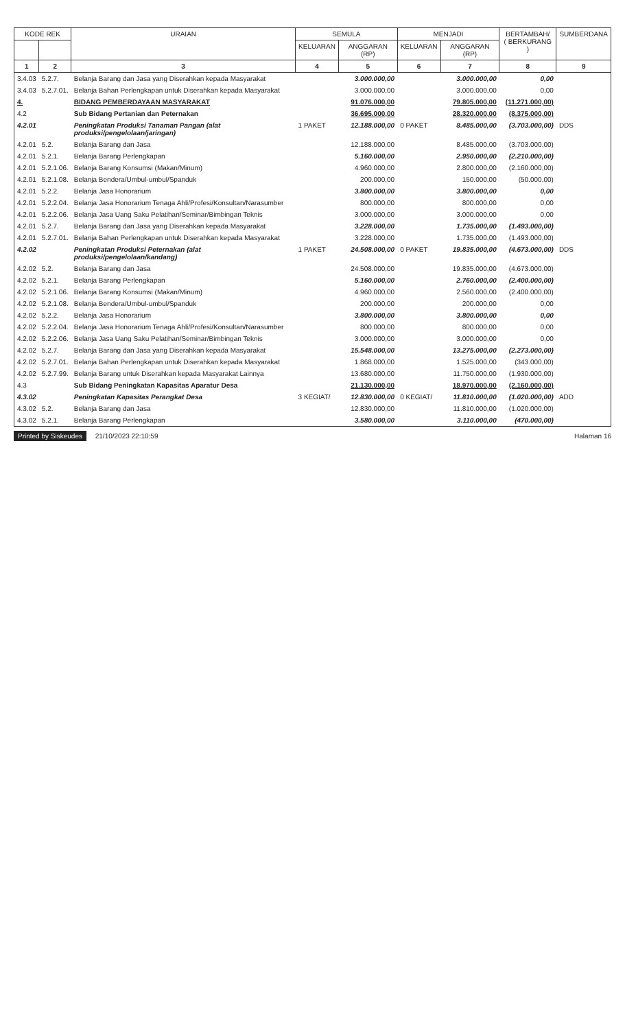| KODE REK | | URAIAN | SEMULA | | MENJADI | | BERTAMBAH/ ( BERKURANG ) | SUMBERDANA |
| --- | --- | --- | --- | --- | --- | --- | --- | --- |
| | | | KELUARAN | ANGGARAN (RP) | KELUARAN | ANGGARAN (RP) | | |
| 1 | 2 | 3 | 4 | 5 | 6 | 7 | 8 | 9 |
| 3.4.03 | 5.2.7. | Belanja Barang dan Jasa yang Diserahkan kepada Masyarakat | | 3.000.000,00 | | 3.000.000,00 | 0,00 | |
| 3.4.03 | 5.2.7.01. | Belanja Bahan Perlengkapan untuk Diserahkan kepada Masyarakat | | 3.000.000,00 | | 3.000.000,00 | 0,00 | |
| 4. | | BIDANG PEMBERDAYAAN MASYARAKAT | | 91.076.000,00 | | 79.805.000,00 | (11.271.000,00) | |
| 4.2 | | Sub Bidang Pertanian dan Peternakan | | 36.695.000,00 | | 28.320.000,00 | (8.375.000,00) | |
| 4.2.01 | | Peningkatan Produksi Tanaman Pangan (alat produksi/pengelolaan/jaringan) | 1 PAKET | 12.188.000,00 | 0 PAKET | 8.485.000,00 | (3.703.000,00) | DDS |
| 4.2.01 | 5.2. | Belanja Barang dan Jasa | | 12.188.000,00 | | 8.485.000,00 | (3.703.000,00) | |
| 4.2.01 | 5.2.1. | Belanja Barang Perlengkapan | | 5.160.000,00 | | 2.950.000,00 | (2.210.000,00) | |
| 4.2.01 | 5.2.1.06. | Belanja Barang Konsumsi (Makan/Minum) | | 4.960.000,00 | | 2.800.000,00 | (2.160.000,00) | |
| 4.2.01 | 5.2.1.08. | Belanja Bendera/Umbul-umbul/Spanduk | | 200.000,00 | | 150.000,00 | (50.000,00) | |
| 4.2.01 | 5.2.2. | Belanja Jasa Honorarium | | 3.800.000,00 | | 3.800.000,00 | 0,00 | |
| 4.2.01 | 5.2.2.04. | Belanja Jasa Honorarium Tenaga Ahli/Profesi/Konsultan/Narasumber | | 800.000,00 | | 800.000,00 | 0,00 | |
| 4.2.01 | 5.2.2.06. | Belanja Jasa Uang Saku Pelatihan/Seminar/Bimbingan Teknis | | 3.000.000,00 | | 3.000.000,00 | 0,00 | |
| 4.2.01 | 5.2.7. | Belanja Barang dan Jasa yang Diserahkan kepada Masyarakat | | 3.228.000,00 | | 1.735.000,00 | (1.493.000,00) | |
| 4.2.01 | 5.2.7.01. | Belanja Bahan Perlengkapan untuk Diserahkan kepada Masyarakat | | 3.228.000,00 | | 1.735.000,00 | (1.493.000,00) | |
| 4.2.02 | | Peningkatan Produksi Peternakan (alat produksi/pengelolaan/kandang) | 1 PAKET | 24.508.000,00 | 0 PAKET | 19.835.000,00 | (4.673.000,00) | DDS |
| 4.2.02 | 5.2. | Belanja Barang dan Jasa | | 24.508.000,00 | | 19.835.000,00 | (4.673.000,00) | |
| 4.2.02 | 5.2.1. | Belanja Barang Perlengkapan | | 5.160.000,00 | | 2.760.000,00 | (2.400.000,00) | |
| 4.2.02 | 5.2.1.06. | Belanja Barang Konsumsi (Makan/Minum) | | 4.960.000,00 | | 2.560.000,00 | (2.400.000,00) | |
| 4.2.02 | 5.2.1.08. | Belanja Bendera/Umbul-umbul/Spanduk | | 200.000,00 | | 200.000,00 | 0,00 | |
| 4.2.02 | 5.2.2. | Belanja Jasa Honorarium | | 3.800.000,00 | | 3.800.000,00 | 0,00 | |
| 4.2.02 | 5.2.2.04. | Belanja Jasa Honorarium Tenaga Ahli/Profesi/Konsultan/Narasumber | | 800.000,00 | | 800.000,00 | 0,00 | |
| 4.2.02 | 5.2.2.06. | Belanja Jasa Uang Saku Pelatihan/Seminar/Bimbingan Teknis | | 3.000.000,00 | | 3.000.000,00 | 0,00 | |
| 4.2.02 | 5.2.7. | Belanja Barang dan Jasa yang Diserahkan kepada Masyarakat | | 15.548.000,00 | | 13.275.000,00 | (2.273.000,00) | |
| 4.2.02 | 5.2.7.01. | Belanja Bahan Perlengkapan untuk Diserahkan kepada Masyarakat | | 1.868.000,00 | | 1.525.000,00 | (343.000,00) | |
| 4.2.02 | 5.2.7.99. | Belanja Barang untuk Diserahkan kepada Masyarakat Lainnya | | 13.680.000,00 | | 11.750.000,00 | (1.930.000,00) | |
| 4.3 | | Sub Bidang Peningkatan Kapasitas Aparatur Desa | | 21.130.000,00 | | 18.970.000,00 | (2.160.000,00) | |
| 4.3.02 | | Peningkatan Kapasitas Perangkat Desa | 3 KEGIAT/ | 12.830.000,00 | 0 KEGIAT/ | 11.810.000,00 | (1.020.000,00) | ADD |
| 4.3.02 | 5.2. | Belanja Barang dan Jasa | | 12.830.000,00 | | 11.810.000,00 | (1.020.000,00) | |
| 4.3.02 | 5.2.1. | Belanja Barang Perlengkapan | | 3.580.000,00 | | 3.110.000,00 | (470.000,00) | |
Printed by Siskeudes 21/10/2023 22:10:59
Halaman 16